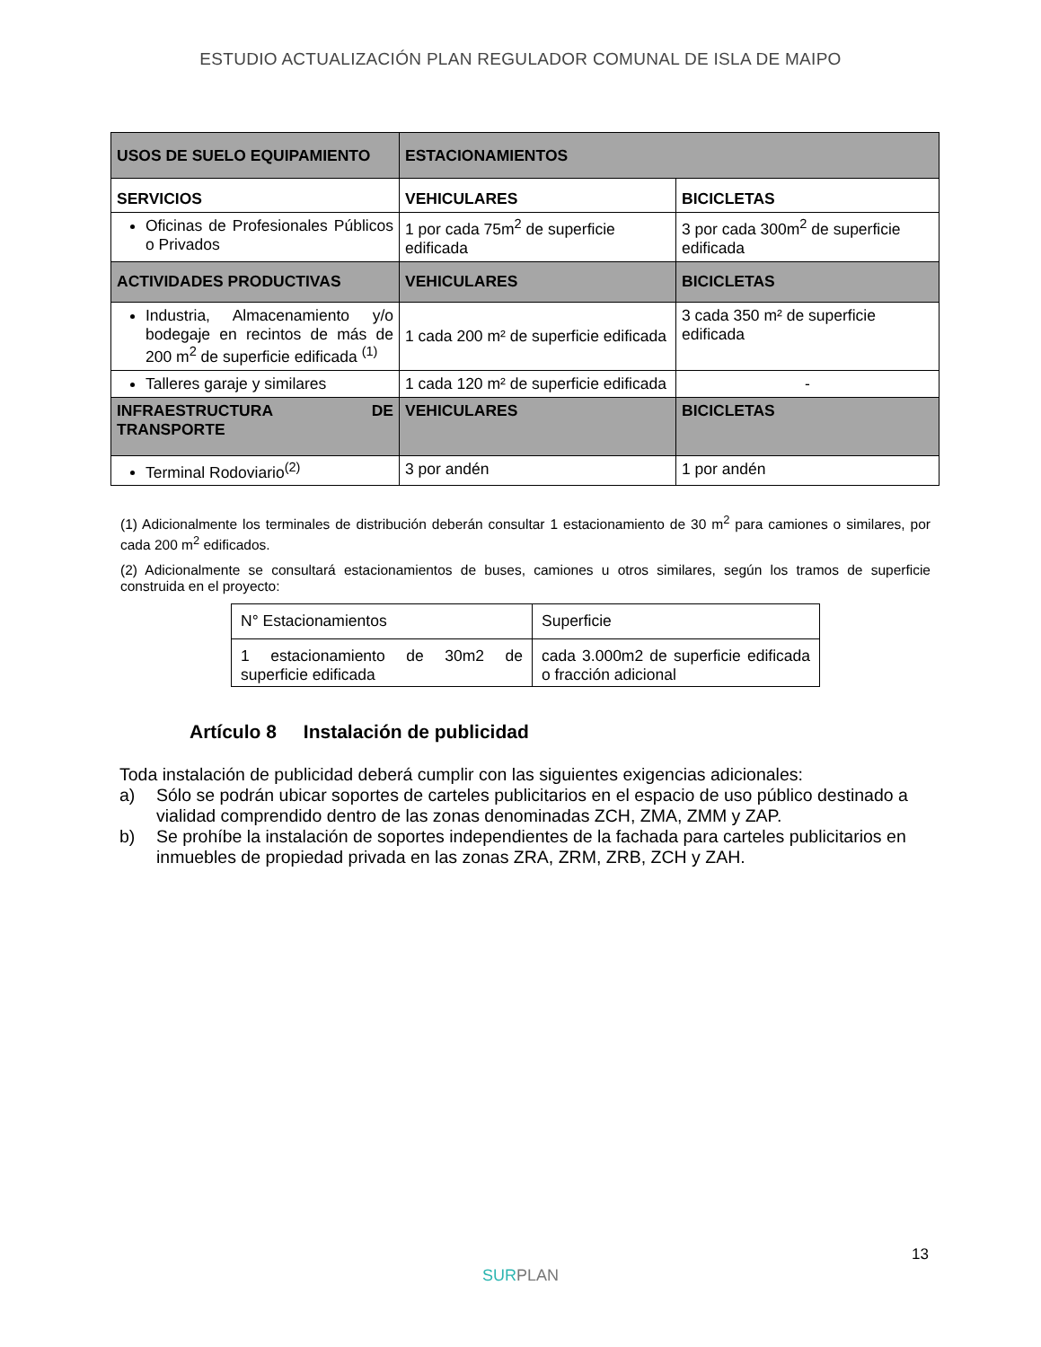ESTUDIO ACTUALIZACIÓN PLAN REGULADOR COMUNAL DE ISLA DE MAIPO
| USOS DE SUELO EQUIPAMIENTO | ESTACIONAMIENTOS | |
| --- | --- | --- |
| SERVICIOS | VEHICULARES | BICICLETAS |
| Oficinas de Profesionales Públicos o Privados | 1 por cada 75m<sup>2</sup> de superficie edificada | 3 por cada 300m<sup>2</sup> de superficie edificada |
| ACTIVIDADES PRODUCTIVAS | VEHICULARES | BICICLETAS |
| Industria, Almacenamiento y/o bodegaje en recintos de más de 200 m<sup>2</sup> de superficie edificada <sup>(1)</sup> | 1 cada 200 m² de superficie edificada | 3 cada 350 m² de superficie edificada |
| Talleres garaje y similares | 1 cada 120 m² de superficie edificada | - |
| INFRAESTRUCTURA DE TRANSPORTE | VEHICULARES | BICICLETAS |
| Terminal Rodoviario<sup>(2)</sup> | 3 por andén | 1 por andén |
(1) Adicionalmente los terminales de distribución deberán consultar 1 estacionamiento de 30 m<sup>2</sup> para camiones o similares, por cada 200 m<sup>2</sup> edificados.
(2) Adicionalmente se consultará estacionamientos de buses, camiones u otros similares, según los tramos de superficie construida en el proyecto:
| N° Estacionamientos | Superficie |
| 1 estacionamiento de 30m2 de superficie edificada | cada 3.000m2 de superficie edificada o fracción adicional |
Artículo 8 Instalación de publicidad
Toda instalación de publicidad deberá cumplir con las siguientes exigencias adicionales:
a) Sólo se podrán ubicar soportes de carteles publicitarios en el espacio de uso público destinado a vialidad comprendido dentro de las zonas denominadas ZCH, ZMA, ZMM y ZAP.
b) Se prohíbe la instalación de soportes independientes de la fachada para carteles publicitarios en inmuebles de propiedad privada en las zonas ZRA, ZRM, ZRB, ZCH y ZAH.
13
SURPLAN